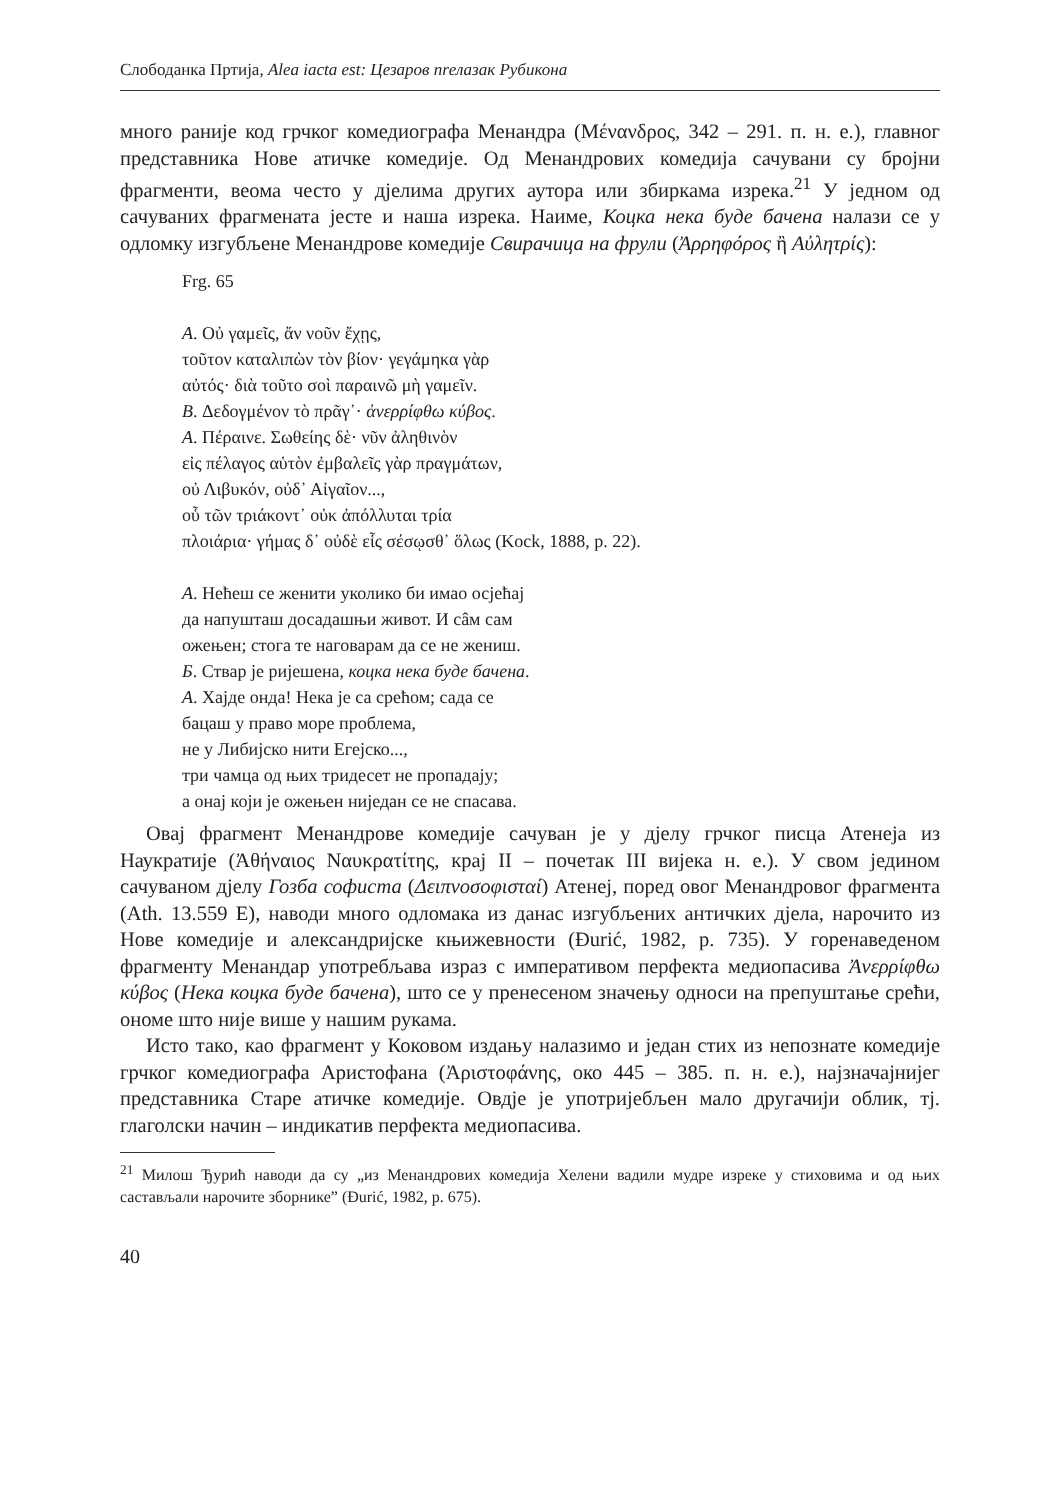Слободанка Пртија, Alea iacta est: Цезаров пrелазак Рубикона
много раније код грчког комедиографа Менандра (Μένανδρος, 342 – 291. п. н. е.), главног представника Нове атичке комедије. Од Менандрових комедија сачувани су бројни фрагменти, веома често у дјелима других аутора или збиркама изрека.<sup>21</sup> У једном од сачуваних фрагмената јесте и наша изрека. Наиме, Коцка нека буде бачена налази се у одломку изгубљене Менандрове комедије Свирачица на фрули (Ἀρρηφόρος ἢ Αὐλητρίς):
Frg. 65
A. Οὐ γαμεῖς, ἄν νοῦν ἔχῃς,
τοῦτον καταλιπὼν τὸν βίον· γεγάμηκα γὰρ
αὐτός· διὰ τοῦτο σοὶ παραινῶ μὴ γαμεῖν.
B. Δεδογμένον τὸ πρᾶγ᾽· ἀνερρίφθω κύβος.
A. Πέραινε. Σωθείης δὲ· νῦν ἀληθινὸν
εἰς πέλαγος αὑτὸν ἐμβαλεῖς γὰρ πραγμάτων,
οὐ Λιβυκόν, οὐδ᾽ Αἰγαῖον...,
οὗ τῶν τριάκοντ᾽ οὐκ ἀπόλλυται τρία
πλοιάρια· γήμας δ᾽ οὐδὲ εἷς σέσῳσθ᾽ ὅλως (Kock, 1888, p. 22).
A. Нећеш се женити уколико би имао осјећај
да напушташ досадашњи живот. И сâм сам
ожењен; стога те наговарам да се не жениш.
Б. Ствар је ријешена, коцка нека буде бачена.
А. Хајде онда! Нека је са срећом; сада се
бацаш у право море проблема,
не у Либијско нити Егејско...,
три чамца од њих тридесет не пропадају;
а онај који је ожењен ниједан се не спасава.
Овај фрагмент Менандрове комедије сачуван је у дјелу грчког писца Атенеја из Наукратије (Ἀθήναιος Ναυκρατίτης, крај II – почетак III вијека н. е.). У свом једином сачуваном дјелу Гозба софиста (Δειπνοσοφισταί) Атенеј, поред овог Менандровог фрагмента (Ath. 13.559 E), наводи много одломака из данас изгубљених античких дјела, нарочито из Нове комедије и александријске књижевности (Đurić, 1982, p. 735). У горенаведеном фрагменту Менандар употребљава израз с императивом перфекта медиопасива Ἀνερρίφθω κύβος (Нека коцка буде бачена), што се у пренесеном значењу односи на препуштање срећи, ономе што није више у нашим рукама.
Исто тако, као фрагмент у Коковом издању налазимо и један стих из непознате комедије грчког комедиографа Аристофана (Ἀριστοφάνης, око 445 – 385. п. н. е.), најзначајнијег представника Старе атичке комедије. Овдје је употријебљен мало другачији облик, тј. глаголски начин – индикатив перфекта медиопасива.
<sup>21</sup> Милош Ђурић наводи да су „из Менандрових комедија Хелени вадили мудре изреке у стиховима и од њих састављали нарочите зборнике” (Đurić, 1982, p. 675).
40